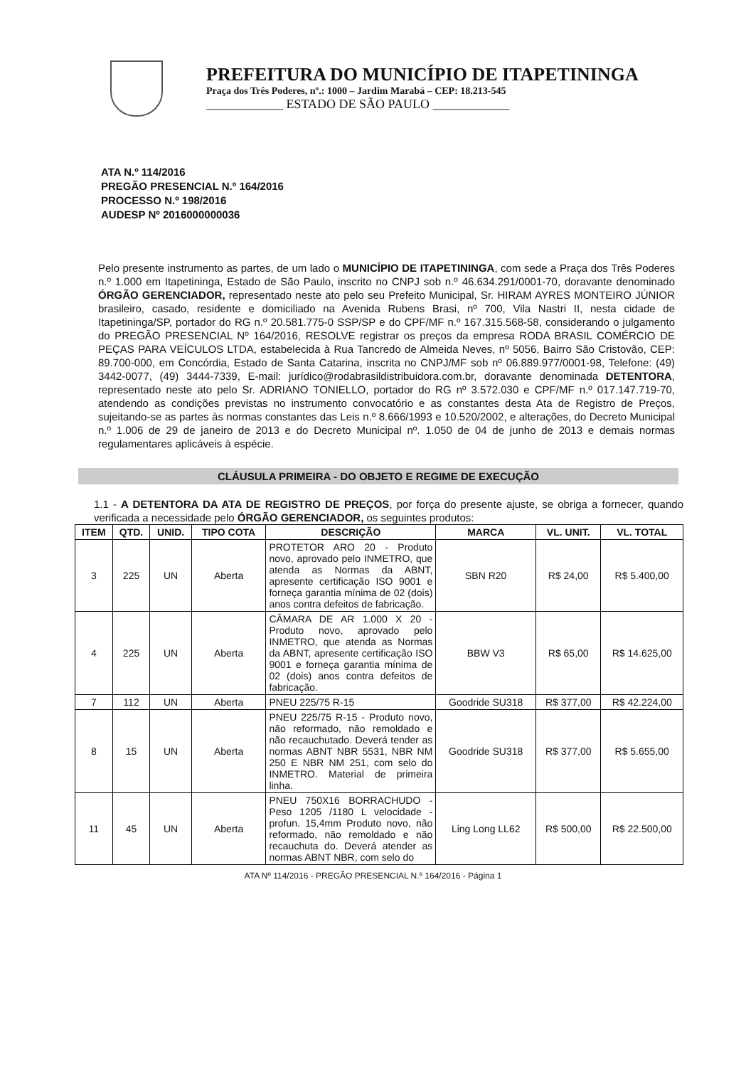PREFEITURA DO MUNICÍPIO DE ITAPETININGA
Praça dos Três Poderes, nº.: 1000 – Jardim Marabá – CEP: 18.213-545
____________ ESTADO DE SÃO PAULO ____________
ATA N.º 114/2016
PREGÃO PRESENCIAL N.º 164/2016
PROCESSO N.º 198/2016
AUDESP Nº 2016000000036
Pelo presente instrumento as partes, de um lado o MUNICÍPIO DE ITAPETININGA, com sede a Praça dos Três Poderes n.º 1.000 em Itapetininga, Estado de São Paulo, inscrito no CNPJ sob n.º 46.634.291/0001-70, doravante denominado ÓRGÃO GERENCIADOR, representado neste ato pelo seu Prefeito Municipal, Sr. HIRAM AYRES MONTEIRO JÚNIOR brasileiro, casado, residente e domiciliado na Avenida Rubens Brasi, nº 700, Vila Nastri II, nesta cidade de Itapetininga/SP, portador do RG n.º 20.581.775-0 SSP/SP e do CPF/MF n.º 167.315.568-58, considerando o julgamento do PREGÃO PRESENCIAL Nº 164/2016, RESOLVE registrar os preços da empresa RODA BRASIL COMÉRCIO DE PEÇAS PARA VEÍCULOS LTDA, estabelecida à Rua Tancredo de Almeida Neves, nº 5056, Bairro São Cristovão, CEP: 89.700-000, em Concórdia, Estado de Santa Catarina, inscrita no CNPJ/MF sob nº 06.889.977/0001-98, Telefone: (49) 3442-0077, (49) 3444-7339, E-mail: jurídico@rodabrasildistribuidora.com.br, doravante denominada DETENTORA, representado neste ato pelo Sr. ADRIANO TONIELLO, portador do RG nº 3.572.030 e CPF/MF n.º 017.147.719-70, atendendo as condições previstas no instrumento convocatório e as constantes desta Ata de Registro de Preços, sujeitando-se as partes às normas constantes das Leis n.º 8.666/1993 e 10.520/2002, e alterações, do Decreto Municipal n.º 1.006 de 29 de janeiro de 2013 e do Decreto Municipal nº. 1.050 de 04 de junho de 2013 e demais normas regulamentares aplicáveis à espécie.
CLÁUSULA PRIMEIRA - DO OBJETO E REGIME DE EXECUÇÃO
1.1 - A DETENTORA DA ATA DE REGISTRO DE PREÇOS, por força do presente ajuste, se obriga a fornecer, quando verificada a necessidade pelo ÓRGÃO GERENCIADOR, os seguintes produtos:
| ITEM | QTD. | UNID. | TIPO COTA | DESCRIÇÃO | MARCA | VL. UNIT. | VL. TOTAL |
| --- | --- | --- | --- | --- | --- | --- | --- |
| 3 | 225 | UN | Aberta | PROTETOR ARO 20 - Produto novo, aprovado pelo INMETRO, que atenda as Normas da ABNT, apresente certificação ISO 9001 e forneça garantia mínima de 02 (dois) anos contra defeitos de fabricação. | SBN R20 | R$ 24,00 | R$ 5.400,00 |
| 4 | 225 | UN | Aberta | CÂMARA DE AR 1.000 X 20 - Produto novo, aprovado pelo INMETRO, que atenda as Normas da ABNT, apresente certificação ISO 9001 e forneça garantia mínima de 02 (dois) anos contra defeitos de fabricação. | BBW V3 | R$ 65,00 | R$ 14.625,00 |
| 7 | 112 | UN | Aberta | PNEU 225/75 R-15 | Goodride SU318 | R$ 377,00 | R$ 42.224,00 |
| 8 | 15 | UN | Aberta | PNEU 225/75 R-15 - Produto novo, não reformado, não remoldado e não recauchutado. Deverá tender as normas ABNT NBR 5531, NBR NM 250 E NBR NM 251, com selo do INMETRO. Material de primeira linha. | Goodride SU318 | R$ 377,00 | R$ 5.655,00 |
| 11 | 45 | UN | Aberta | PNEU 750X16 BORRACHUDO - Peso 1205 /1180 L velocidade - profun. 15,4mm Produto novo, não reformado, não remoldado e não recauchuta do. Deverá atender as normas ABNT NBR, com selo do | Ling Long LL62 | R$ 500,00 | R$ 22.500,00 |
ATA Nº 114/2016 - PREGÃO PRESENCIAL N.º 164/2016 - Página 1